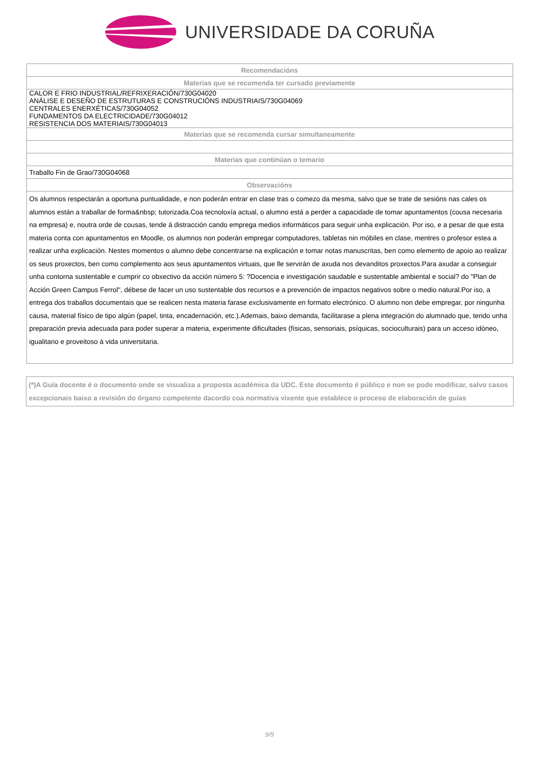UNIVERSIDADE DA CORUÑA
| Recomendacións |
| --- |
| Materias que se recomenda ter cursado previamente |
| CALOR E FRIO INDUSTRIAL/REFRIXERACIÓN/730G04020 ANÁLISE E DESEÑO DE ESTRUTURAS E CONSTRUCIÓNS INDUSTRIAIS/730G04069 CENTRALES ENERXÉTICAS/730G04052 FUNDAMENTOS DA ELECTRICIDADE/730G04012 RESISTENCIA DOS MATERIAIS/730G04013 |
| Materias que se recomenda cursar simultaneamente |
| Materias que continúan o temario |
| Traballo Fin de Grao/730G04068 |
| Observacións |
| Os alumnos respectarán a oportuna puntualidade, e non poderán entrar en clase tras o comezo da mesma, salvo que se trate de sesións nas cales os alumnos están a traballar de forma&nbsp; tutorizada.Coa tecnoloxía actual, o alumno está a perder a capacidade de tomar apuntamentos (cousa necesaria na empresa) e, noutra orde de cousas, tende á distracción cando emprega medios informáticos para seguir unha explicación. Por iso, e a pesar de que esta materia conta con apuntamentos en Moodle, os alumnos non poderán empregar computadores, tabletas nin móbiles en clase, mentres o profesor estea a realizar unha explicación. Nestes momentos o alumno debe concentrarse na explicación e tomar notas manuscritas, ben como elemento de apoio ao realizar os seus proxectos, ben como complemento aos seus apuntamentos virtuais, que lle servirán de axuda nos devanditos proxectos.Para axudar a conseguir unha contorna sustentable e cumprir co obxectivo da acción número 5: ?Docencia e investigación saudable e sustentable ambiental e social? do "Plan de Acción Green Campus Ferrol", débese de facer un uso sustentable dos recursos e a prevención de impactos negativos sobre o medio natural.Por iso, a entrega dos traballos documentais que se realicen nesta materia farase exclusivamente en formato electrónico. O alumno non debe empregar, por ningunha causa, material físico de tipo algún (papel, tinta, encadernación, etc.).Ademais, baixo demanda, facilitarase a plena integración do alumnado que, tendo unha preparación previa adecuada para poder superar a materia, experimente dificultades (físicas, sensoriais, psíquicas, socioculturais) para un acceso idóneo, igualitario e proveitoso á vida universitaria. |
(*)A Guía docente é o documento onde se visualiza a proposta académica da UDC. Este documento é público e non se pode modificar, salvo casos excepcionais baixo a revisión do órgano competente dacordo coa normativa vixente que establece o proceso de elaboración de guías
9/9